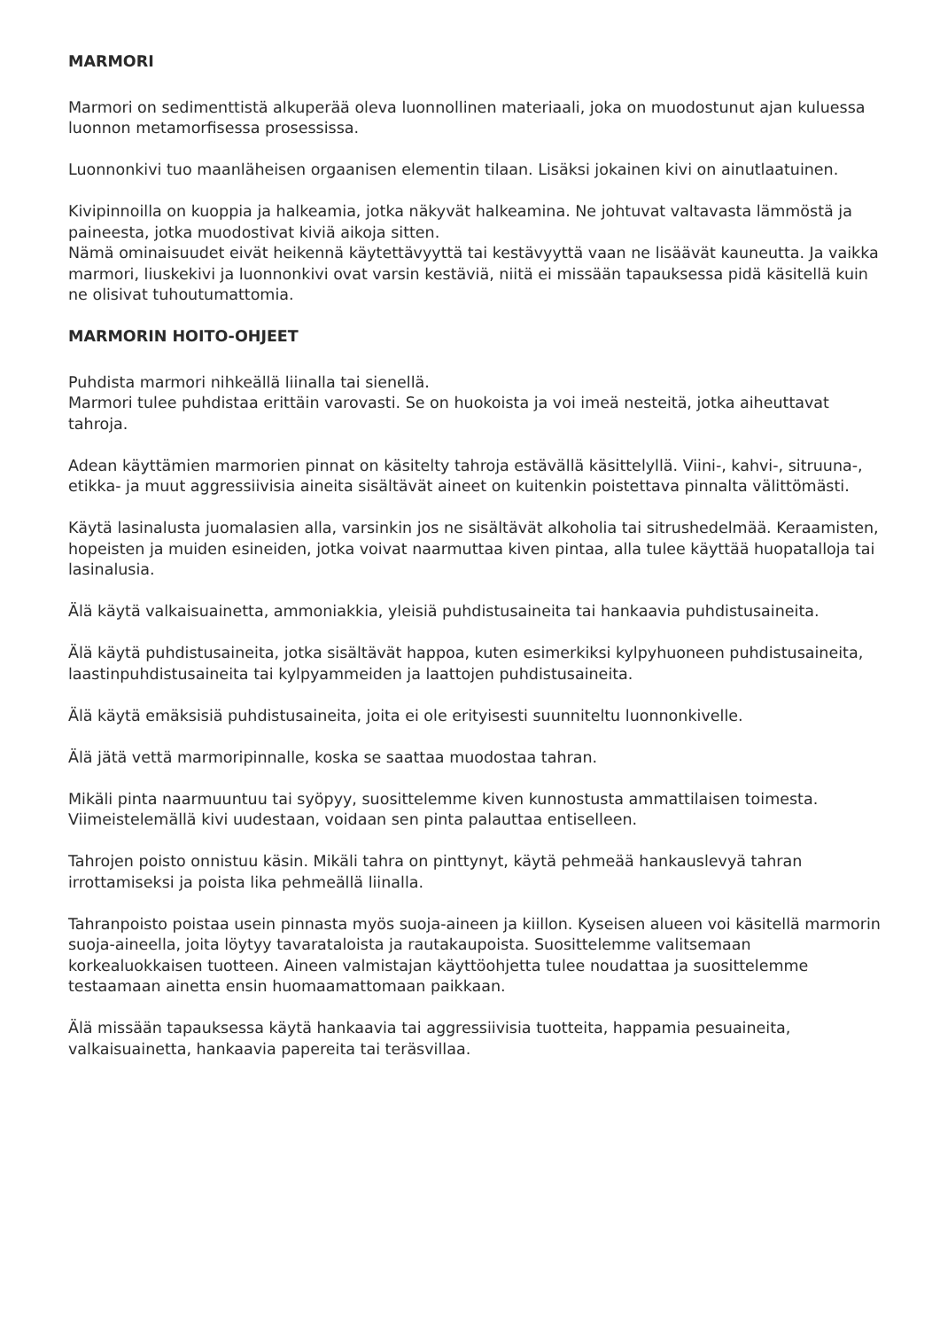MARMORI
Marmori on sedimenttistä alkuperää oleva luonnollinen materiaali, joka on muodostunut ajan kuluessa luonnon metamorfisessa prosessissa.
Luonnonkivi tuo maanläheisen orgaanisen elementin tilaan. Lisäksi jokainen kivi on ainutlaatuinen.
Kivipinnoilla on kuoppia ja halkeamia, jotka näkyvät halkeamina. Ne johtuvat valtavasta lämmöstä ja paineesta, jotka muodostivat kiviä aikoja sitten.
Nämä ominaisuudet eivät heikennä käytettävyyttä tai kestävyyttä vaan ne lisäävät kauneutta. Ja vaikka marmori, liuskekivi ja luonnonkivi ovat varsin kestäviä, niitä ei missään tapauksessa pidä käsitellä kuin ne olisivat tuhoutumattomia.
MARMORIN HOITO-OHJEET
Puhdista marmori nihkeällä liinalla tai sienellä.
Marmori tulee puhdistaa erittäin varovasti. Se on huokoista ja voi imeä nesteitä, jotka aiheuttavat tahroja.
Adean käyttämien marmorien pinnat on käsitelty tahroja estävällä käsittelyllä. Viini-, kahvi-, sitruuna-, etikka- ja muut aggressiivisia aineita sisältävät aineet on kuitenkin poistettava pinnalta välittömästi.
Käytä lasinalusta juomalasien alla, varsinkin jos ne sisältävät alkoholia tai sitrushedelmää. Keraamisten, hopeisten ja muiden esineiden, jotka voivat naarmuttaa kiven pintaa, alla tulee käyttää huopatalloja tai lasinalusia.
Älä käytä valkaisuainetta, ammoniakkia, yleisiä puhdistusaineita tai hankaavia puhdistusaineita.
Älä käytä puhdistusaineita, jotka sisältävät happoa, kuten esimerkiksi kylpyhuoneen puhdistusaineita, laastinpuhdistusaineita tai kylpyammeiden ja laattojen puhdistusaineita.
Älä käytä emäksisiä puhdistusaineita, joita ei ole erityisesti suunniteltu luonnonkivelle.
Älä jätä vettä marmoripinnalle, koska se saattaa muodostaa tahran.
Mikäli pinta naarmuuntuu tai syöpyy, suosittelemme kiven kunnostusta ammattilaisen toimesta. Viimeistelemällä kivi uudestaan, voidaan sen pinta palauttaa entiselleen.
Tahrojen poisto onnistuu käsin. Mikäli tahra on pinttynyt, käytä pehmeää hankauslevyä tahran irrottamiseksi ja poista lika pehmeällä liinalla.
Tahranpoisto poistaa usein pinnasta myös suoja-aineen ja kiillon. Kyseisen alueen voi käsitellä marmorin suoja-aineella, joita löytyy tavarataloista ja rautakaupoista. Suosittelemme valitsemaan korkealuokkaisen tuotteen. Aineen valmistajan käyttöohjetta tulee noudattaa ja suosittelemme testaamaan ainetta ensin huomaamattomaan paikkaan.
Älä missään tapauksessa käytä hankaavia tai aggressiivisia tuotteita, happamia pesuaineita, valkaisuainetta, hankaavia papereita tai teräsvillaa.